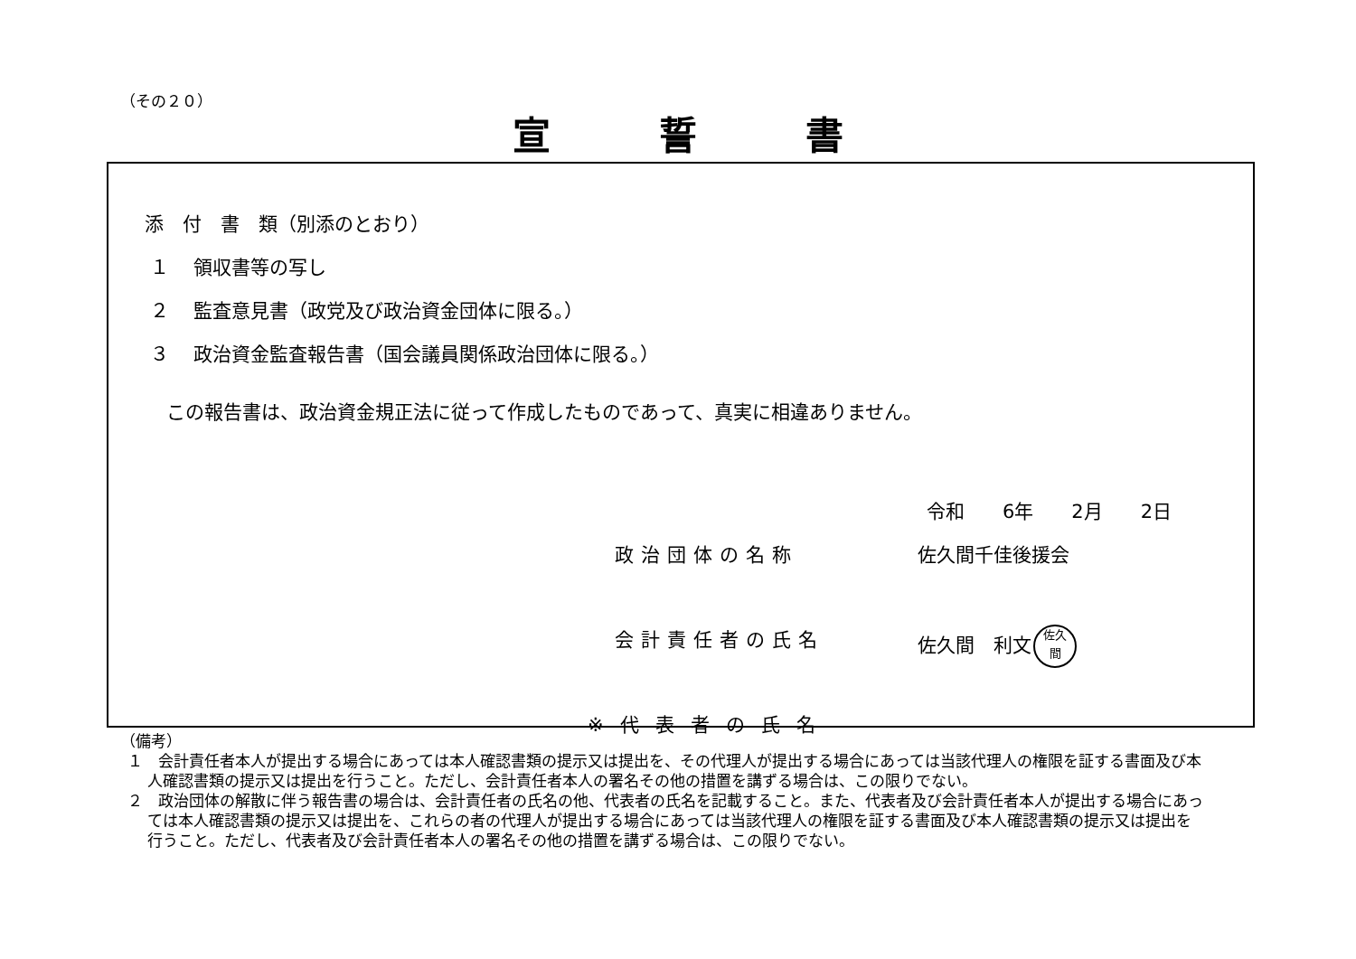（その２０）
宣誓書
添　付　書　類（別添のとおり）
１ 領収書等の写し
２ 監査意見書（政党及び政治資金団体に限る。）
３ 政治資金監査報告書（国会議員関係政治団体に限る。）
この報告書は、政治資金規正法に従って作成したものであって、真実に相違ありません。
令和　　6年　　2月　　2日
政治団体の名称 佐久間千佳後援会
会計責任者の氏名 佐久間　利文 佐久
間
※代表者の氏名
（備考）
１　会計責任者本人が提出する場合にあっては本人確認書類の提示又は提出を、その代理人が提出する場合にあっては当該代理人の権限を証する書面及び本人確認書類の提示又は提出を行うこと。ただし、会計責任者本人の署名その他の措置を講ずる場合は、この限りでない。
２　政治団体の解散に伴う報告書の場合は、会計責任者の氏名の他、代表者の氏名を記載すること。また、代表者及び会計責任者本人が提出する場合にあっては本人確認書類の提示又は提出を、これらの者の代理人が提出する場合にあっては当該代理人の権限を証する書面及び本人確認書類の提示又は提出を行うこと。ただし、代表者及び会計責任者本人の署名その他の措置を講ずる場合は、この限りでない。